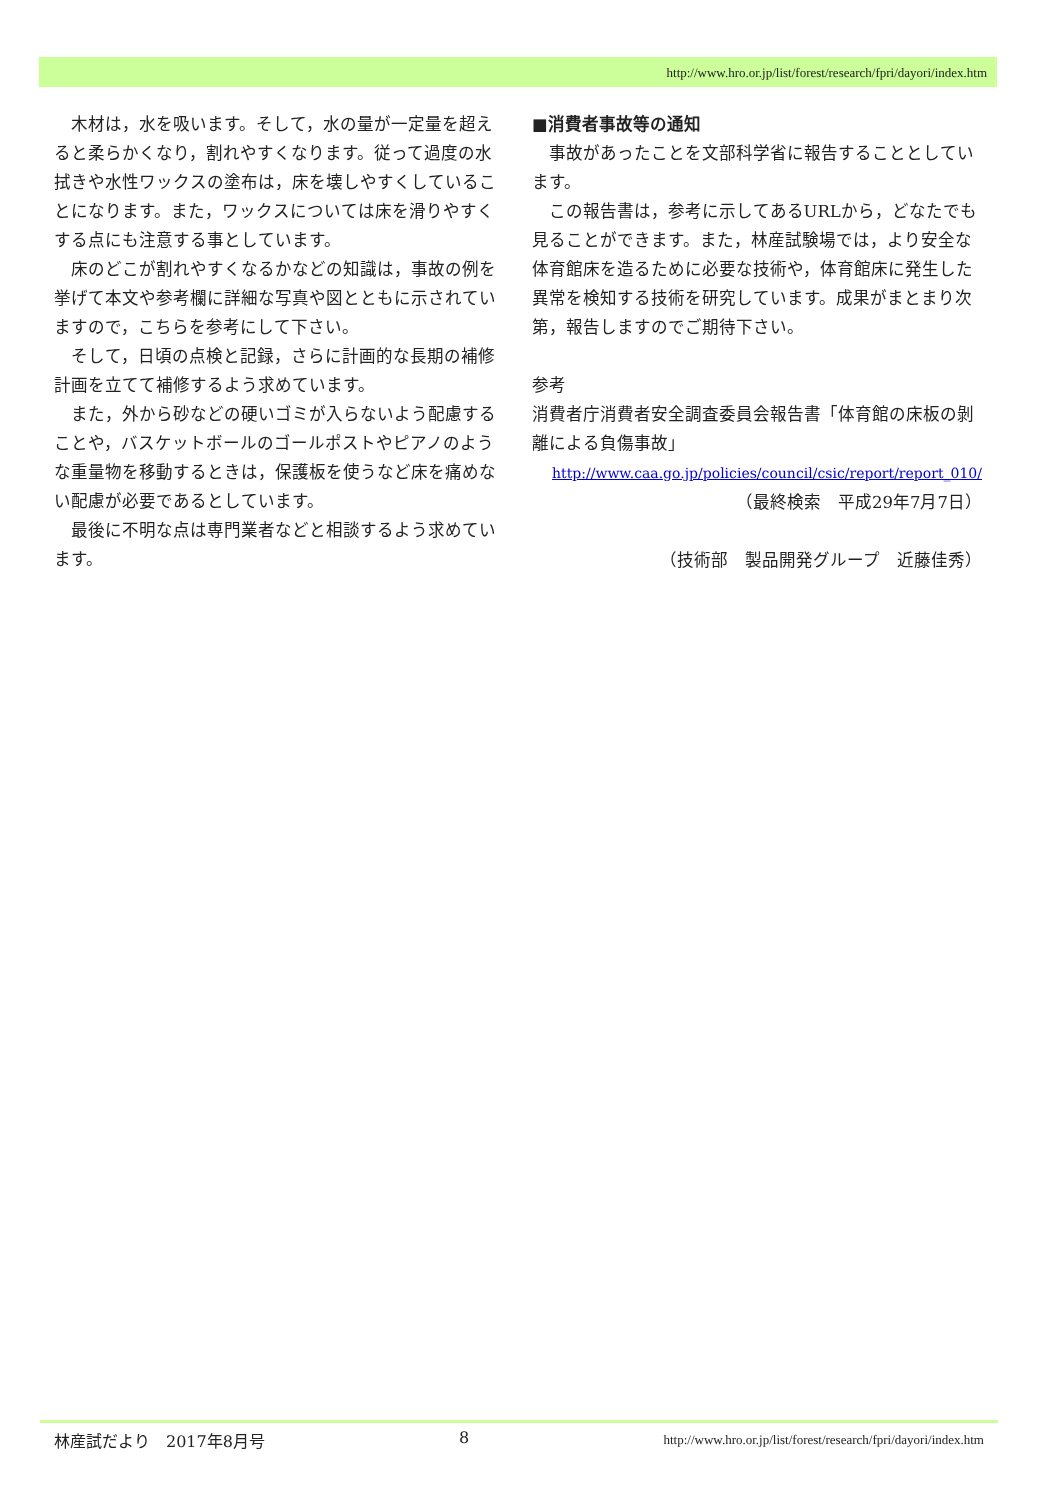http://www.hro.or.jp/list/forest/research/fpri/dayori/index.htm
木材は，水を吸います。そして，水の量が一定量を超えると柔らかくなり，割れやすくなります。従って過度の水拭きや水性ワックスの塗布は，床を壊しやすくしていることになります。また，ワックスについては床を滑りやすくする点にも注意する事としています。
床のどこが割れやすくなるかなどの知識は，事故の例を挙げて本文や参考欄に詳細な写真や図とともに示されていますので，こちらを参考にして下さい。
そして，日頃の点検と記録，さらに計画的な長期の補修計画を立てて補修するよう求めています。
また，外から砂などの硬いゴミが入らないよう配慮することや，バスケットボールのゴールポストやピアノのような重量物を移動するときは，保護板を使うなど床を痛めない配慮が必要であるとしています。
最後に不明な点は専門業者などと相談するよう求めています。
■消費者事故等の通知
事故があったことを文部科学省に報告することとしています。
この報告書は，参考に示してあるURLから，どなたでも見ることができます。また，林産試験場では，より安全な体育館床を造るために必要な技術や，体育館床に発生した異常を検知する技術を研究しています。成果がまとまり次第，報告しますのでご期待下さい。
参考
消費者庁消費者安全調査委員会報告書「体育館の床板の剝離による負傷事故」
http://www.caa.go.jp/policies/council/csic/report/report_010/
（最終検索　平成29年7月7日）
（技術部　製品開発グループ　近藤佳秀）
林産試だより　2017年8月号 8 http://www.hro.or.jp/list/forest/research/fpri/dayori/index.htm